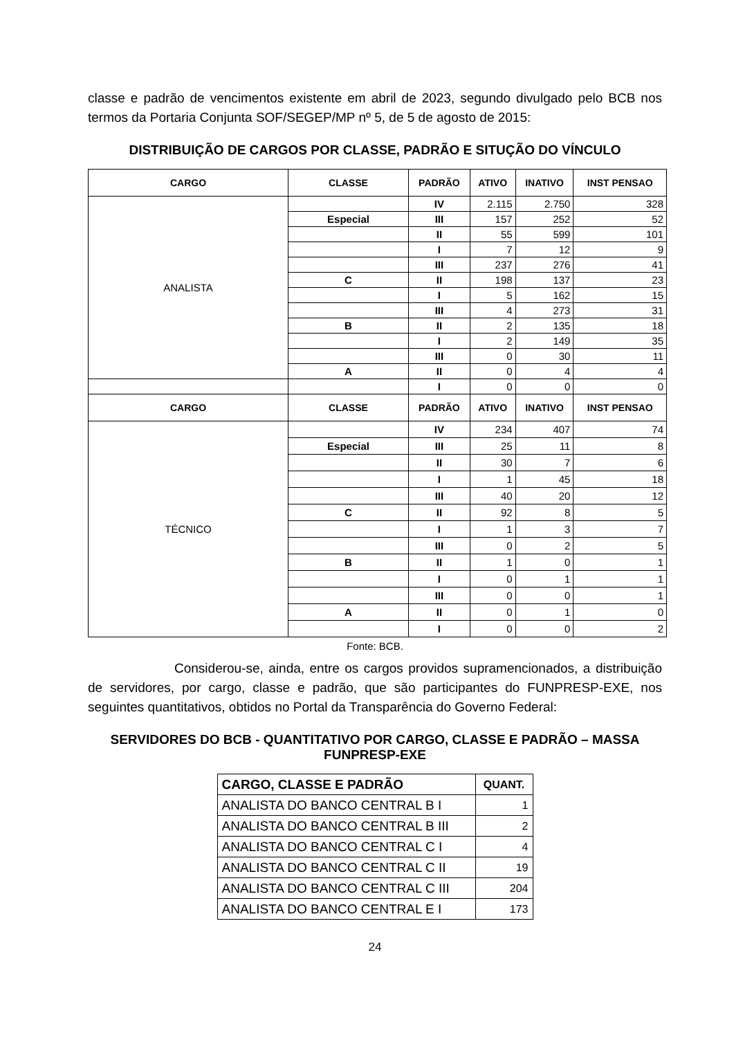classe e padrão de vencimentos existente em abril de 2023, segundo divulgado pelo BCB nos termos da Portaria Conjunta SOF/SEGEP/MP nº 5, de 5 de agosto de 2015:
DISTRIBUIÇÃO DE CARGOS POR CLASSE, PADRÃO E SITUÇÃO DO VÍNCULO
| CARGO | CLASSE | PADRÃO | ATIVO | INATIVO | INST PENSAO |
| --- | --- | --- | --- | --- | --- |
| ANALISTA | | IV | 2.115 | 2.750 | 328 |
| | Especial | III | 157 | 252 | 52 |
| | | II | 55 | 599 | 101 |
| | | I | 7 | 12 | 9 |
| | | III | 237 | 276 | 41 |
| | C | II | 198 | 137 | 23 |
| | | I | 5 | 162 | 15 |
| | | III | 4 | 273 | 31 |
| | B | II | 2 | 135 | 18 |
| | | I | 2 | 149 | 35 |
| | | III | 0 | 30 | 11 |
| | A | II | 0 | 4 | 4 |
| | | I | 0 | 0 | 0 |
| CARGO | CLASSE | PADRÃO | ATIVO | INATIVO | INST PENSAO |
| TÉCNICO | | IV | 234 | 407 | 74 |
| | Especial | III | 25 | 11 | 8 |
| | | II | 30 | 7 | 6 |
| | | I | 1 | 45 | 18 |
| | | III | 40 | 20 | 12 |
| | C | II | 92 | 8 | 5 |
| | | I | 1 | 3 | 7 |
| | | III | 0 | 2 | 5 |
| | B | II | 1 | 0 | 1 |
| | | I | 0 | 1 | 1 |
| | | III | 0 | 0 | 1 |
| | A | II | 0 | 1 | 0 |
| | | I | 0 | 0 | 2 |
Fonte: BCB.
Considerou-se, ainda, entre os cargos providos supramencionados, a distribuição de servidores, por cargo, classe e padrão, que são participantes do FUNPRESP-EXE, nos seguintes quantitativos, obtidos no Portal da Transparência do Governo Federal:
SERVIDORES DO BCB - QUANTITATIVO POR CARGO, CLASSE E PADRÃO – MASSA FUNPRESP-EXE
| CARGO, CLASSE E PADRÃO | QUANT. |
| --- | --- |
| ANALISTA DO BANCO CENTRAL B I | 1 |
| ANALISTA DO BANCO CENTRAL B III | 2 |
| ANALISTA DO BANCO CENTRAL C I | 4 |
| ANALISTA DO BANCO CENTRAL C II | 19 |
| ANALISTA DO BANCO CENTRAL C III | 204 |
| ANALISTA DO BANCO CENTRAL E I | 173 |
24